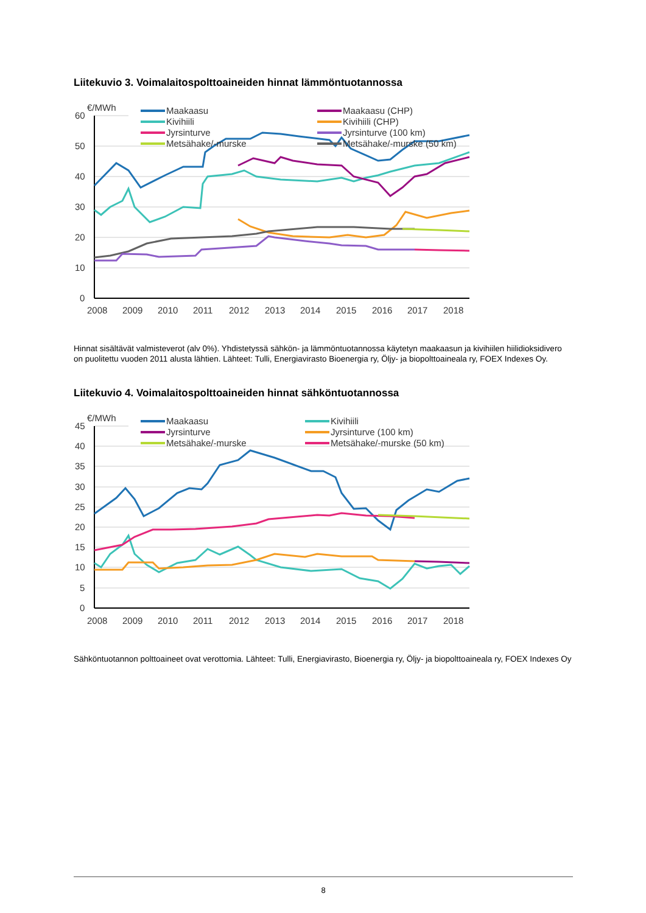Liitekuvio 3. Voimalaitospolttoaineiden hinnat lämmöntuotannossa
€/MWh
60
50
40
30
20
10
0
2008
2009
2010
2011
2012
2013
2014
2015
2016
2017
2018
Maakaasu
Kivihiili
Jyrsinturve
Metsähake/-murske
Maakaasu (CHP)
Kivihiili (CHP)
Jyrsinturve (100 km)
Metsähake/-murske (50 km)
Hinnat sisältävät valmisteverot (alv 0%). Yhdistetyssä sähkön- ja lämmöntuotannossa käytetyn maakaasun ja kivihiilen hiilidioksidivero on puolitettu vuoden 2011 alusta lähtien. Lähteet: Tulli, Energiavirasto Bioenergia ry, Öljy- ja biopolttoaineala ry, FOEX Indexes Oy.
Liitekuvio 4. Voimalaitospolttoaineiden hinnat sähköntuotannossa
€/MWh
45
40
35
30
25
20
15
10
5
0
2008
2009
2010
2011
2012
2013
2014
2015
2016
2017
2018
Maakaasu
Jyrsinturve
Metsähake/-murske
Kivihiili
Jyrsinturve (100 km)
Metsähake/-murske (50 km)
Sähköntuotannon polttoaineet ovat verottomia. Lähteet: Tulli, Energiavirasto, Bioenergia ry, Öljy- ja biopolttoaineala ry, FOEX Indexes Oy
8